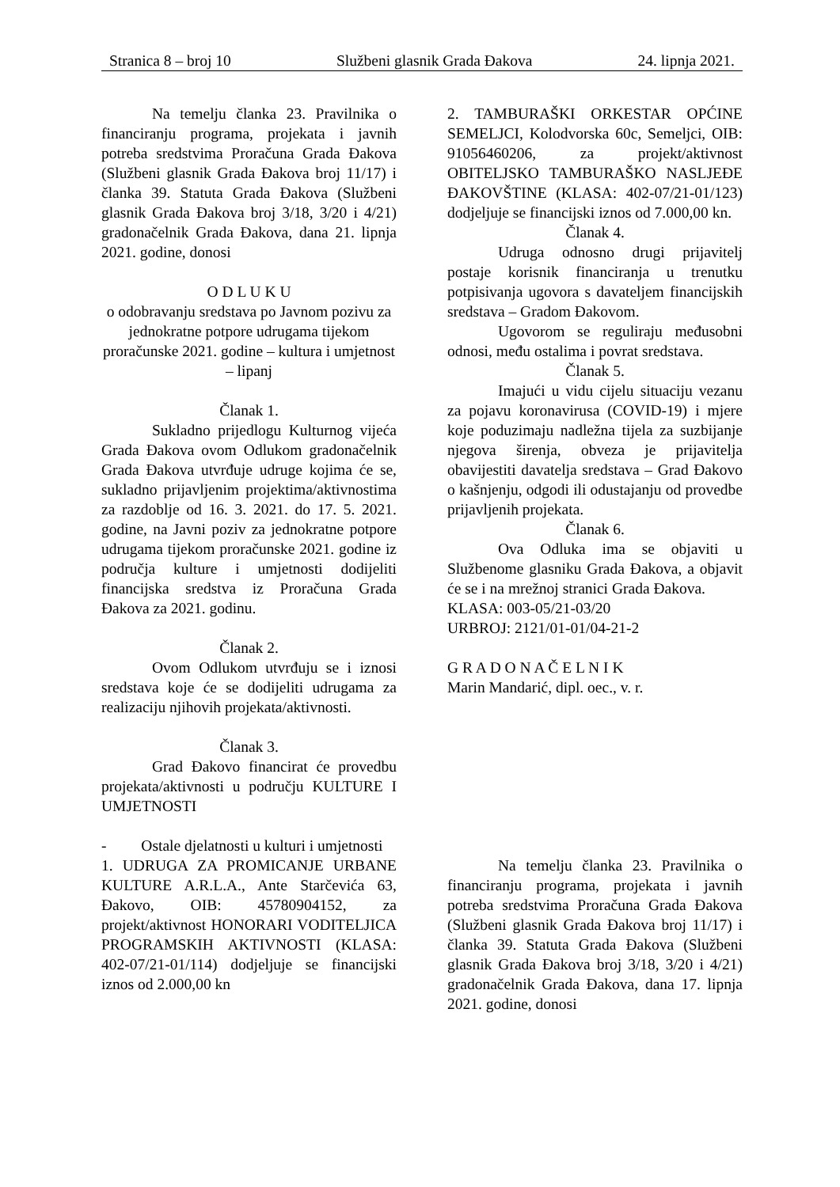Stranica 8 – broj 10 Službeni glasnik Grada Đakova 24. lipnja 2021.
Na temelju članka 23. Pravilnika o financiranju programa, projekata i javnih potreba sredstvima Proračuna Grada Đakova (Službeni glasnik Grada Đakova broj 11/17) i članka 39. Statuta Grada Đakova (Službeni glasnik Grada Đakova broj 3/18, 3/20 i 4/21) gradonačelnik Grada Đakova, dana 21. lipnja 2021. godine, donosi
O D L U K U
o odobravanju sredstava po Javnom pozivu za jednokratne potpore udrugama tijekom proračunske 2021. godine – kultura i umjetnost – lipanj
Članak 1.
Sukladno prijedlogu Kulturnog vijeća Grada Đakova ovom Odlukom gradonačelnik Grada Đakova utvrđuje udruge kojima će se, sukladno prijavljenim projektima/aktivnostima za razdoblje od 16. 3. 2021. do 17. 5. 2021. godine, na Javni poziv za jednokratne potpore udrugama tijekom proračunske 2021. godine iz područja kulture i umjetnosti dodijeliti financijska sredstva iz Proračuna Grada Đakova za 2021. godinu.
Članak 2.
Ovom Odlukom utvrđuju se i iznosi sredstava koje će se dodijeliti udrugama za realizaciju njihovih projekata/aktivnosti.
Članak 3.
Grad Đakovo financirat će provedbu projekata/aktivnosti u području KULTURE I UMJETNOSTI
- Ostale djelatnosti u kulturi i umjetnosti
1. UDRUGA ZA PROMICANJE URBANE KULTURE A.R.L.A., Ante Starčevića 63, Đakovo, OIB: 45780904152, za projekt/aktivnost HONORARI VODITELJICA PROGRAMSKIH AKTIVNOSTI (KLASA: 402-07/21-01/114) dodjeljuje se financijski iznos od 2.000,00 kn
2. TAMBURAŠKI ORKESTAR OPĆINE SEMELJCI, Kolodvorska 60c, Semeljci, OIB: 91056460206, za projekt/aktivnost OBITELJSKO TAMBURAŠKO NASLJEĐE ĐAKOVŠTINE (KLASA: 402-07/21-01/123) dodjeljuje se financijski iznos od 7.000,00 kn.
Članak 4.
Udruga odnosno drugi prijavitelj postaje korisnik financiranja u trenutku potpisivanja ugovora s davateljem financijskih sredstava – Gradom Đakovom.
Ugovorom se reguliraju međusobni odnosi, među ostalima i povrat sredstava.
Članak 5.
Imajući u vidu cijelu situaciju vezanu za pojavu koronavirusa (COVID-19) i mjere koje poduzimaju nadležna tijela za suzbijanje njegova širenja, obveza je prijavitelja obavijestiti davatelja sredstava – Grad Đakovo o kašnjenju, odgodi ili odustajanju od provedbe prijavljenih projekata.
Članak 6.
Ova Odluka ima se objaviti u Službenome glasniku Grada Đakova, a objavit će se i na mrežnoj stranici Grada Đakova.
KLASA: 003-05/21-03/20
URBROJ: 2121/01-01/04-21-2
G R A D O N A Č E L N I K
Marin Mandarić, dipl. oec., v. r.
Na temelju članka 23. Pravilnika o financiranju programa, projekata i javnih potreba sredstvima Proračuna Grada Đakova (Službeni glasnik Grada Đakova broj 11/17) i članka 39. Statuta Grada Đakova (Službeni glasnik Grada Đakova broj 3/18, 3/20 i 4/21) gradonačelnik Grada Đakova, dana 17. lipnja 2021. godine, donosi